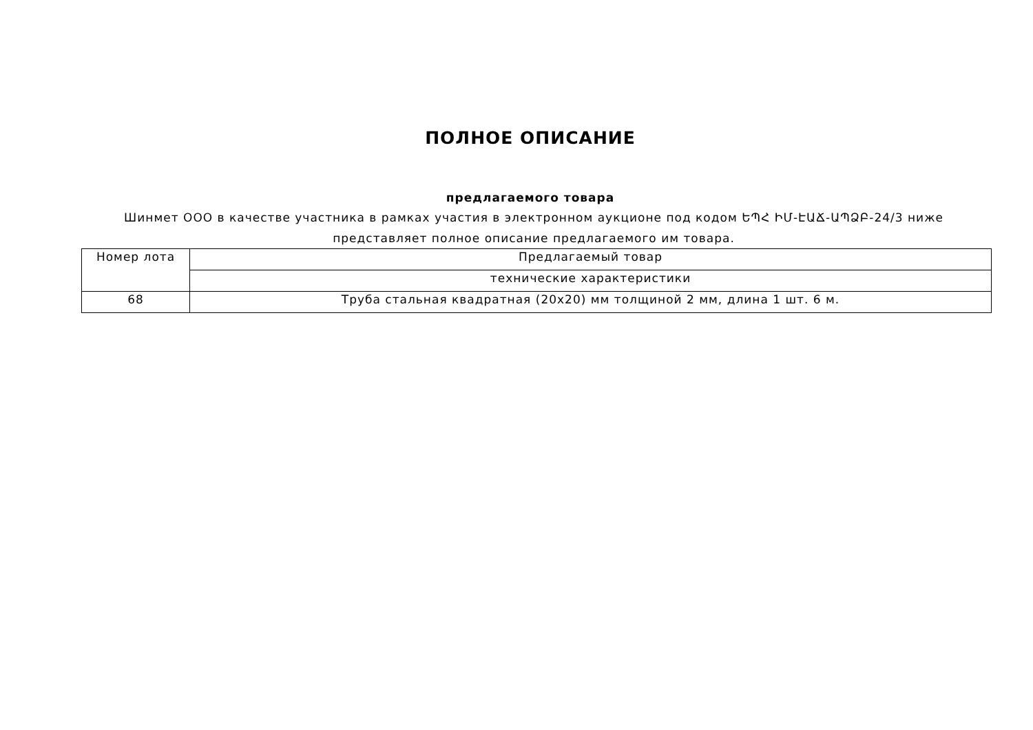ПОЛНОЕ ОПИСАНИЕ
предлагаемого товара
Шинмет ООО в качестве участника в рамках участия в электронном аукционе под кодом ԵՊՀ ԻՄ-ԷԱՃ-ԱՊՁԲ-24/3 ниже представляет полное описание предлагаемого им товара.
| Номер лота | Предлагаемый товар |
| --- | --- |
| | технические характеристики |
| 68 | Труба стальная квадратная (20x20) мм толщиной 2 мм, длина 1 шт. 6 м. |